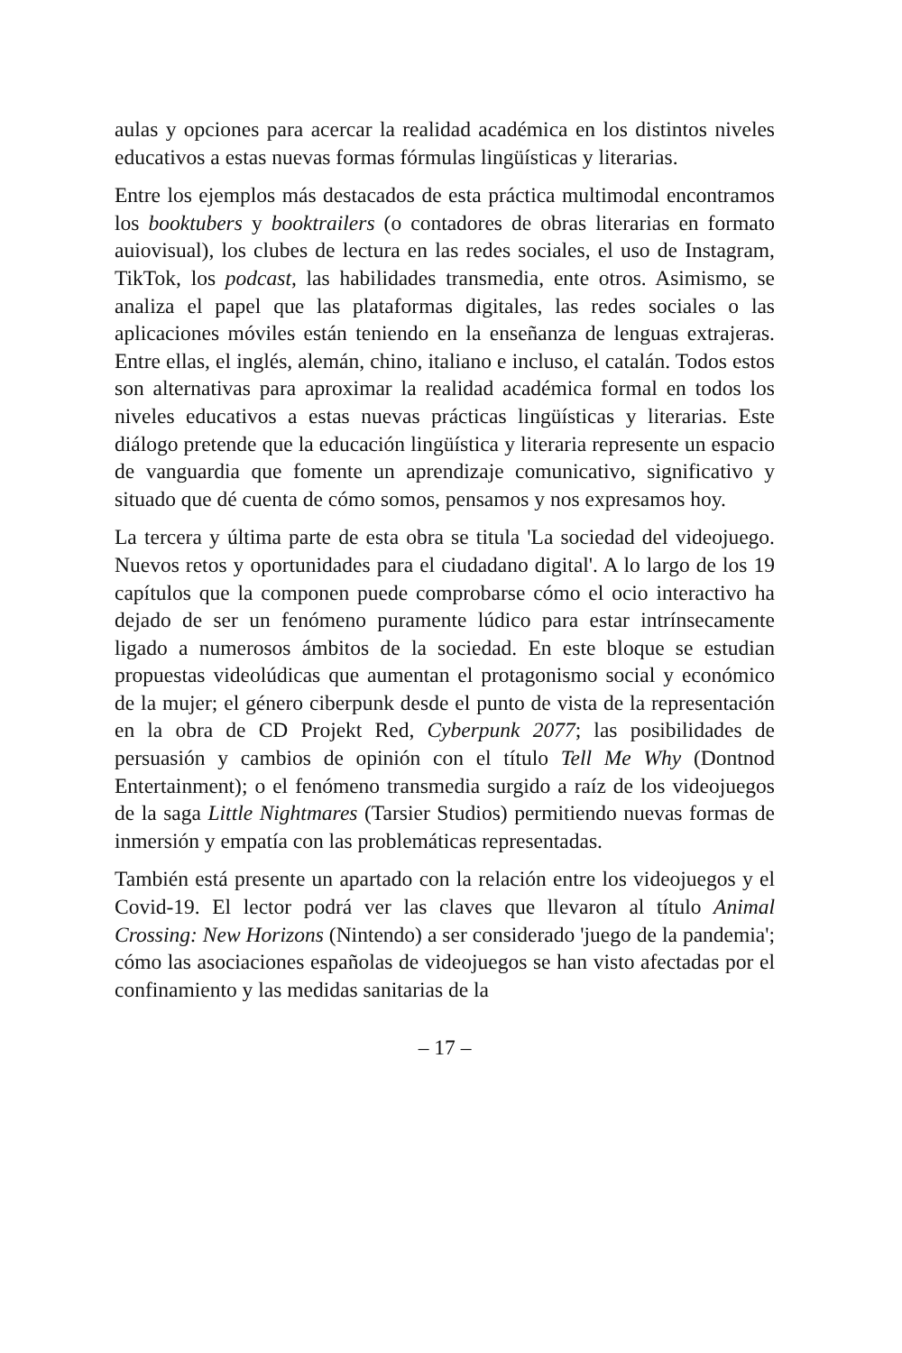aulas y opciones para acercar la realidad académica en los distintos niveles educativos a estas nuevas formas fórmulas lingüísticas y literarias.
Entre los ejemplos más destacados de esta práctica multimodal encontramos los booktubers y booktrailers (o contadores de obras literarias en formato auiovisual), los clubes de lectura en las redes sociales, el uso de Instagram, TikTok, los podcast, las habilidades transmedia, ente otros. Asimismo, se analiza el papel que las plataformas digitales, las redes sociales o las aplicaciones móviles están teniendo en la enseñanza de lenguas extrajeras. Entre ellas, el inglés, alemán, chino, italiano e incluso, el catalán. Todos estos son alternativas para aproximar la realidad académica formal en todos los niveles educativos a estas nuevas prácticas lingüísticas y literarias. Este diálogo pretende que la educación lingüística y literaria represente un espacio de vanguardia que fomente un aprendizaje comunicativo, significativo y situado que dé cuenta de cómo somos, pensamos y nos expresamos hoy.
La tercera y última parte de esta obra se titula 'La sociedad del videojuego. Nuevos retos y oportunidades para el ciudadano digital'. A lo largo de los 19 capítulos que la componen puede comprobarse cómo el ocio interactivo ha dejado de ser un fenómeno puramente lúdico para estar intrínsecamente ligado a numerosos ámbitos de la sociedad. En este bloque se estudian propuestas videolúdicas que aumentan el protagonismo social y económico de la mujer; el género ciberpunk desde el punto de vista de la representación en la obra de CD Projekt Red, Cyberpunk 2077; las posibilidades de persuasión y cambios de opinión con el título Tell Me Why (Dontnod Entertainment); o el fenómeno transmedia surgido a raíz de los videojuegos de la saga Little Nightmares (Tarsier Studios) permitiendo nuevas formas de inmersión y empatía con las problemáticas representadas.
También está presente un apartado con la relación entre los videojuegos y el Covid-19. El lector podrá ver las claves que llevaron al título Animal Crossing: New Horizons (Nintendo) a ser considerado 'juego de la pandemia'; cómo las asociaciones españolas de videojuegos se han visto afectadas por el confinamiento y las medidas sanitarias de la
– 17 –